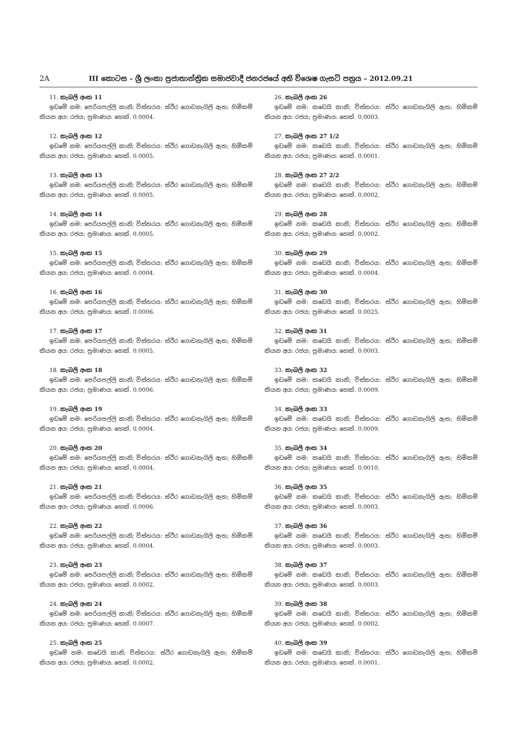2A III කොටස – ශ්‍රී ලංකා ප්‍රජාතාන්ත්‍රික සමාජවාදී ජනරජයේ අති විශෙෂ ගැසට් පත්‍රය – 2012.09.21
11. කැබලි අංක 11
ඉඩමේ නම: පෙරියපල්ලි කානි; විස්තරය: ස්ථිර ගොඩනැගිලි ඇත; හිමිකම් කියන අය: රජය; ප්‍රමාණය: හෙක්. 0.0004.
12. කැබලි අංක 12
ඉඩමේ නම: පෙරියපල්ලි කානි; විස්තරය: ස්ථිර ගොඩනැගිලි ඇත; හිමිකම් කියන අය: රජය; ප්‍රමාණය: හෙක්. 0.0005.
13. කැබලි අංක 13
ඉඩමේ නම: පෙරියපල්ලි කානි; විස්තරය: ස්ථිර ගොඩනැගිලි ඇත; හිමිකම් කියන අය: රජය; ප්‍රමාණය: හෙක්. 0.0005.
14. කැබලි අංක 14
ඉඩමේ නම: පෙරියපල්ලි කානි; විස්තරය: ස්ථිර ගොඩනැගිලි ඇත; හිමිකම් කියන අය: රජය; ප්‍රමාණය: හෙක්. 0.0005.
15. කැබලි අංක 15
ඉඩමේ නම: පෙරියපල්ලි කානි; විස්තරය: ස්ථිර ගොඩනැගිලි ඇත; හිමිකම් කියන අය: රජය; ප්‍රමාණය: හෙක්. 0.0004.
16. කැබලි අංක 16
ඉඩමේ නම: පෙරියපල්ලි කානි; විස්තරය: ස්ථිර ගොඩනැගිලි ඇත; හිමිකම් කියන අය: රජය; ප්‍රමාණය: හෙක්. 0.0006.
17. කැබලි අංක 17
ඉඩමේ නම: පෙරියපල්ලි කානි; විස්තරය: ස්ථිර ගොඩනැගිලි ඇත; හිමිකම් කියන අය: රජය; ප්‍රමාණය: හෙක්. 0.0005.
18. කැබලි අංක 18
ඉඩමේ නම: පෙරියපල්ලි කානි; විස්තරය: ස්ථිර ගොඩනැගිලි ඇත; හිමිකම් කියන අය: රජය; ප්‍රමාණය: හෙක්. 0.0006.
19. කැබලි අංක 19
ඉඩමේ නම: පෙරියපල්ලි කානි; විස්තරය: ස්ථිර ගොඩනැගිලි ඇත; හිමිකම් කියන අය: රජය; ප්‍රමාණය: හෙක්. 0.0004.
20. කැබලි අංක 20
ඉඩමේ නම: පෙරියපල්ලි කානි; විස්තරය: ස්ථිර ගොඩනැගිලි ඇත; හිමිකම් කියන අය: රජය; ප්‍රමාණය: හෙක්. 0.0004.
21. කැබලි අංක 21
ඉඩමේ නම: පෙරියපල්ලි කානි; විස්තරය: ස්ථිර ගොඩනැගිලි ඇත; හිමිකම් කියන අය: රජය; ප්‍රමාණය: හෙක්. 0.0006.
22. කැබලි අංක 22
ඉඩමේ නම: පෙරියපල්ලි කානි; විස්තරය: ස්ථිර ගොඩනැගිලි ඇත; හිමිකම් කියන අය: රජය; ප්‍රමාණය: හෙක්. 0.0004.
23. කැබලි අංක 23
ඉඩමේ නම: පෙරියපල්ලි කානි; විස්තරය: ස්ථිර ගොඩනැගිලි ඇත; හිමිකම් කියන අය: රජය; ප්‍රමාණය: හෙක්. 0.0002.
24. කැබලි අංක 24
ඉඩමේ නම: පෙරියපල්ලි කානි; විස්තරය: ස්ථිර ගොඩනැගිලි ඇත; හිමිකම් කියන අය: රජය; ප්‍රමාණය: හෙක්. 0.0007.
25. කැබලි අංක 25
ඉඩමේ නම: කඩෙයි කානි; විස්තරය: ස්ථිර ගොඩනැගිලි ඇත; හිමිකම් කියන අය: රජය; ප්‍රමාණය: හෙක්. 0.0002.
26. කැබලි අංක 26
ඉඩමේ නම: කඩෙයි කානි; විස්තරය: ස්ථිර ගොඩනැගිලි ඇත; හිමිකම් කියන අය: රජය; ප්‍රමාණය: හෙක්. 0.0003.
27. කැබලි අංක 27 1/2
ඉඩමේ නම: කඩෙයි කානි; විස්තරය: ස්ථිර ගොඩනැගිලි ඇත; හිමිකම් කියන අය: රජය; ප්‍රමාණය: හෙක්. 0.0001.
28. කැබලි අංක 27 2/2
ඉඩමේ නම: කඩෙයි කානි; විස්තරය: ස්ථිර ගොඩනැගිලි ඇත; හිමිකම් කියන අය: රජය; ප්‍රමාණය: හෙක්. 0.0002.
29. කැබලි අංක 28
ඉඩමේ නම: කඩෙයි කානි; විස්තරය: ස්ථිර ගොඩනැගිලි ඇත; හිමිකම් කියන අය: රජය; ප්‍රමාණය: හෙක්. 0.0002.
30. කැබලි අංක 29
ඉඩමේ නම: කඩෙයි කානි; විස්තරය: ස්ථිර ගොඩනැගිලි ඇත; හිමිකම් කියන අය: රජය; ප්‍රමාණය: හෙක්. 0.0004.
31. කැබලි අංක 30
ඉඩමේ නම: කඩෙයි කානි; විස්තරය: ස්ථිර ගොඩනැගිලි ඇත; හිමිකම් කියන අය: රජය; ප්‍රමාණය: හෙක්. 0.0025.
32. කැබලි අංක 31
ඉඩමේ නම: කඩෙයි කානි; විස්තරය: ස්ථිර ගොඩනැගිලි ඇත; හිමිකම් කියන අය: රජය; ප්‍රමාණය: හෙක්. 0.0003.
33. කැබලි අංක 32
ඉඩමේ නම: කඩෙයි කානි; විස්තරය: ස්ථිර ගොඩනැගිලි ඇත; හිමිකම් කියන අය: රජය; ප්‍රමාණය: හෙක්. 0.0009.
34. කැබලි අංක 33
ඉඩමේ නම: කඩෙයි කානි; විස්තරය: ස්ථිර ගොඩනැගිලි ඇත; හිමිකම් කියන අය: රජය; ප්‍රමාණය: හෙක්. 0.0009.
35. කැබලි අංක 34
ඉඩමේ නම: කඩෙයි කානි; විස්තරය: ස්ථිර ගොඩනැගිලි ඇත; හිමිකම් කියන අය: රජය; ප්‍රමාණය: හෙක්. 0.0010.
36. කැබලි අංක 35
ඉඩමේ නම: කඩෙයි කානි; විස්තරය: ස්ථිර ගොඩනැගිලි ඇත; හිමිකම් කියන අය: රජය; ප්‍රමාණය: හෙක්. 0.0003.
37. කැබලි අංක 36
ඉඩමේ නම: කඩෙයි කානි; විස්තරය: ස්ථිර ගොඩනැගිලි ඇත; හිමිකම් කියන අය: රජය; ප්‍රමාණය: හෙක්. 0.0003.
38. කැබලි අංක 37
ඉඩමේ නම: කඩෙයි කානි; විස්තරය: ස්ථිර ගොඩනැගිලි ඇත; හිමිකම් කියන අය: රජය; ප්‍රමාණය: හෙක්. 0.0003.
39. කැබලි අංක 38
ඉඩමේ නම: කඩෙයි කානි; විස්තරය: ස්ථිර ගොඩනැගිලි ඇත; හිමිකම් කියන අය: රජය; ප්‍රමාණය: හෙක්. 0.0002.
40. කැබලි අංක 39
ඉඩමේ නම: කඩෙයි කානි; විස්තරය: ස්ථිර ගොඩනැගිලි ඇත; හිමිකම් කියන අය: රජය; ප්‍රමාණය: හෙක්. 0.0001.